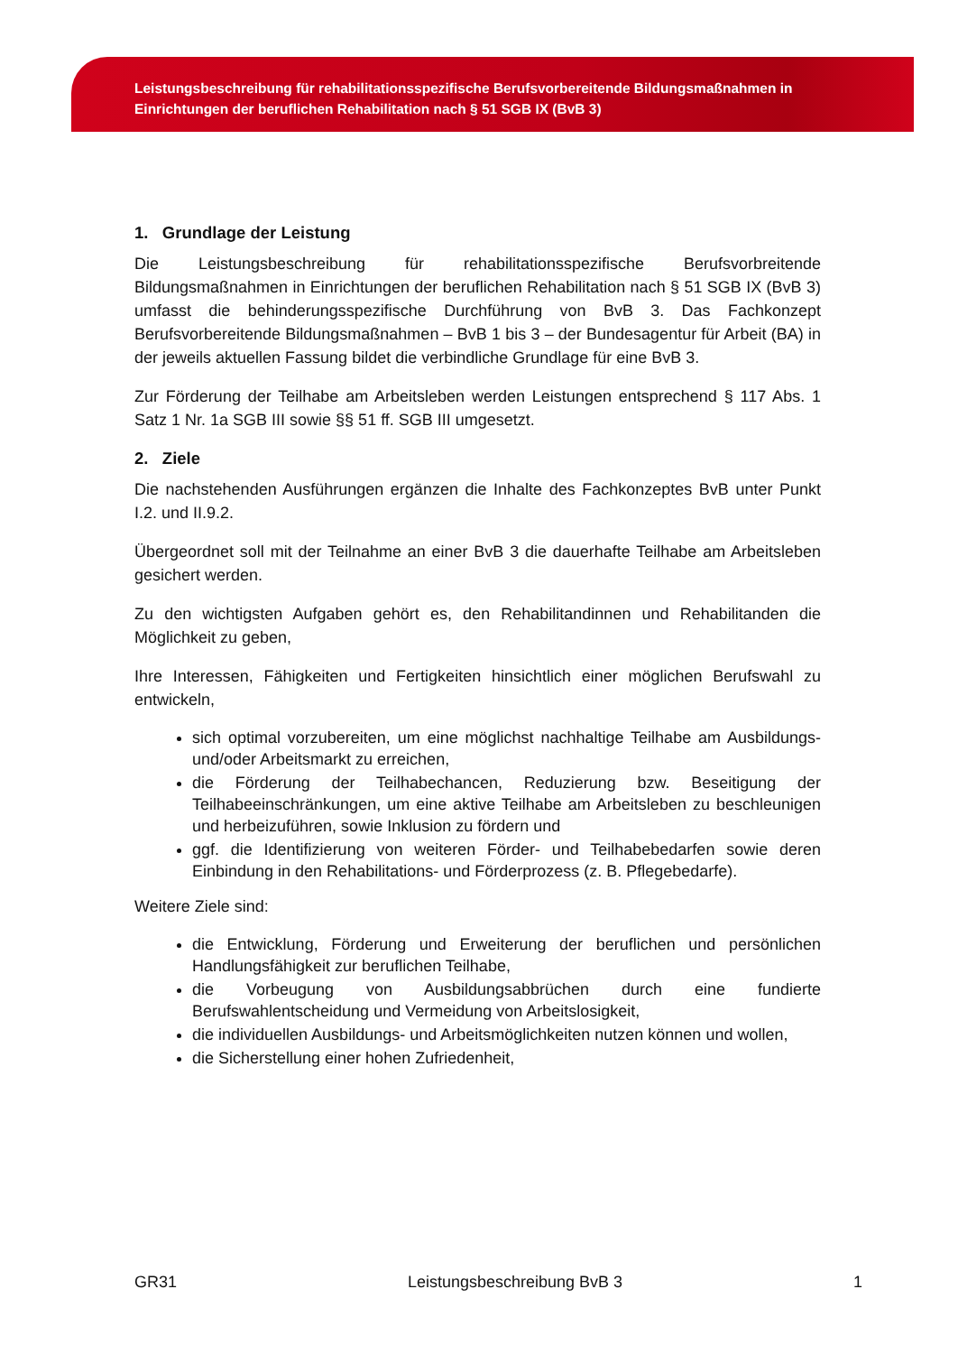Leistungsbeschreibung für rehabilitationsspezifische Berufsvorbereitende Bildungsmaßnahmen in Einrichtungen der beruflichen Rehabilitation nach § 51 SGB IX (BvB 3)
1. Grundlage der Leistung
Die Leistungsbeschreibung für rehabilitationsspezifische Berufsvorbreitende Bildungsmaßnahmen in Einrichtungen der beruflichen Rehabilitation nach § 51 SGB IX (BvB 3) umfasst die behinderungsspezifische Durchführung von BvB 3. Das Fachkonzept Berufsvorbereitende Bildungsmaßnahmen – BvB 1 bis 3 – der Bundesagentur für Arbeit (BA) in der jeweils aktuellen Fassung bildet die verbindliche Grundlage für eine BvB 3.
Zur Förderung der Teilhabe am Arbeitsleben werden Leistungen entsprechend § 117 Abs. 1 Satz 1 Nr. 1a SGB III sowie §§ 51 ff. SGB III umgesetzt.
2. Ziele
Die nachstehenden Ausführungen ergänzen die Inhalte des Fachkonzeptes BvB unter Punkt I.2. und II.9.2.
Übergeordnet soll mit der Teilnahme an einer BvB 3 die dauerhafte Teilhabe am Arbeitsleben gesichert werden.
Zu den wichtigsten Aufgaben gehört es, den Rehabilitandinnen und Rehabilitanden die Möglichkeit zu geben,
Ihre Interessen, Fähigkeiten und Fertigkeiten hinsichtlich einer möglichen Berufswahl zu entwickeln,
sich optimal vorzubereiten, um eine möglichst nachhaltige Teilhabe am Ausbildungs- und/oder Arbeitsmarkt zu erreichen,
die Förderung der Teilhabechancen, Reduzierung bzw. Beseitigung der Teilhabeeinschränkungen, um eine aktive Teilhabe am Arbeitsleben zu beschleunigen und herbeizuführen, sowie Inklusion zu fördern und
ggf. die Identifizierung von weiteren Förder- und Teilhabebedarfen sowie deren Einbindung in den Rehabilitations- und Förderprozess (z. B. Pflegebedarfe).
Weitere Ziele sind:
die Entwicklung, Förderung und Erweiterung der beruflichen und persönlichen Handlungsfähigkeit zur beruflichen Teilhabe,
die Vorbeugung von Ausbildungsabbrüchen durch eine fundierte Berufswahlentscheidung und Vermeidung von Arbeitslosigkeit,
die individuellen Ausbildungs- und Arbeitsmöglichkeiten nutzen können und wollen,
die Sicherstellung einer hohen Zufriedenheit,
GR31 Leistungsbeschreibung BvB 3 1